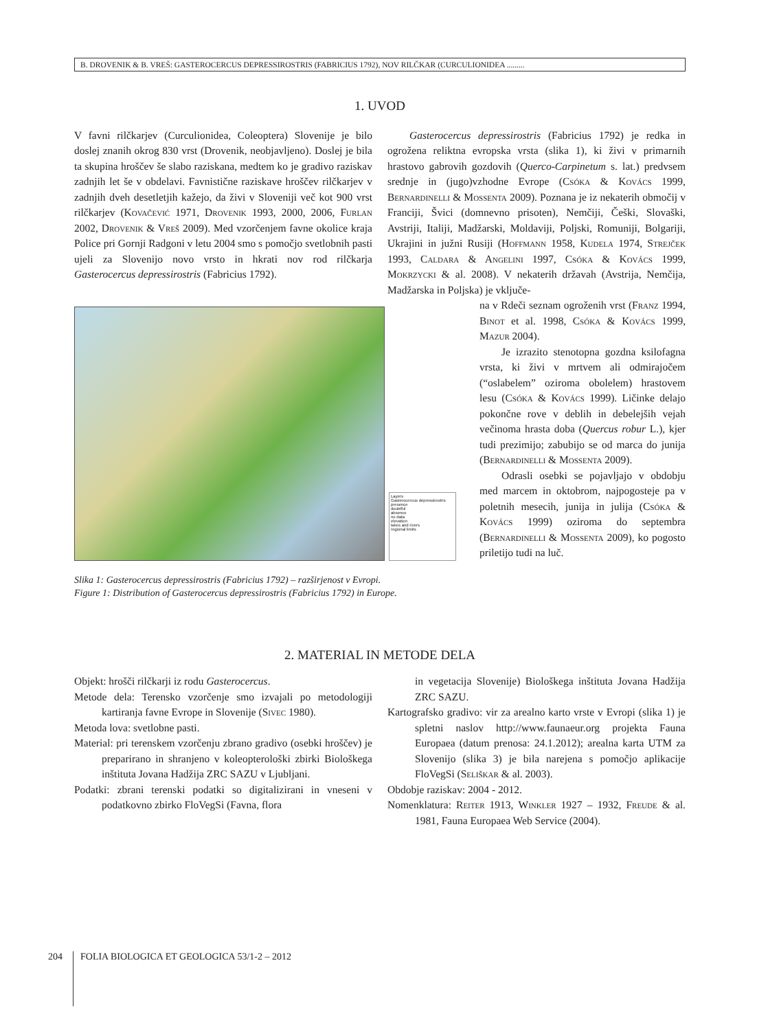B. DROVENIK & B. VREŠ: GASTEROCERCUS DEPRESSIROSTRIS (FABRICIUS 1792), NOV RILČKAR (CURCULIONIDEA .........
1. UVOD
V favni rilčkarjev (Curculionidea, Coleoptera) Slovenije je bilo doslej znanih okrog 830 vrst (Drovenik, neobjavljeno). Doslej je bila ta skupina hroščev še slabo raziskana, medtem ko je gradivo raziskav zadnjih let še v obdelavi. Favnistične raziskave hroščev rilčkarjev v zadnjih dveh desetletjih kažejo, da živi v Sloveniji več kot 900 vrst rilčkarjev (Kovačević 1971, Drovenik 1993, 2000, 2006, Furlan 2002, Drovenik & Vreš 2009). Med vzorčenjem favne okolice kraja Police pri Gornji Radgoni v letu 2004 smo s pomočjo svetlobnih pasti ujeli za Slovenijo novo vrsto in hkrati nov rod rilčkarja Gasterocercus depressirostris (Fabricius 1792).
Layers
Gasterocercus depressirostris
presence
doubtful
absence
no data
elevation
lakes and rivers
regional limits
Slika 1: Gasterocercus depressirostris (Fabricius 1792) – razširjenost v Evropi.
Figure 1: Distribution of Gasterocercus depressirostris (Fabricius 1792) in Europe.
Gasterocercus depressirostris (Fabricius 1792) je redka in ogrožena reliktna evropska vrsta (slika 1), ki živi v primarnih hrastovo gabrovih gozdovih (Querco-Carpinetum s. lat.) predvsem srednje in (jugo)vzhodne Evrope (Csóka & Kovács 1999, Bernardinelli & Mossenta 2009). Poznana je iz nekaterih območij v Franciji, Švici (domnevno prisoten), Nemčiji, Češki, Slovaški, Avstriji, Italiji, Madžarski, Moldaviji, Poljski, Romuniji, Bolgariji, Ukrajini in južni Rusiji (Hoffmann 1958, Kudela 1974, Strejček 1993, Caldara & Angelini 1997, Csóka & Kovács 1999, Mokrzycki & al. 2008). V nekaterih državah (Avstrija, Nemčija, Madžarska in Poljska) je vključe-
na v Rdeči seznam ogroženih vrst (Franz 1994, Binot et al. 1998, Csóka & Kovács 1999, Mazur 2004).
Je izrazito stenotopna gozdna ksilofagna vrsta, ki živi v mrtvem ali odmirajočem (“oslabelem” oziroma obolelem) hrastovem lesu (Csóka & Kovács 1999). Ličinke delajo pokončne rove v deblih in debelejših vejah večinoma hrasta doba (Quercus robur L.), kjer tudi prezimijo; zabubijo se od marca do junija (Bernardinelli & Mossenta 2009).
Odrasli osebki se pojavljajo v obdobju med marcem in oktobrom, najpogosteje pa v poletnih mesecih, junija in julija (Csóka & Kovács 1999) oziroma do septembra (Bernardinelli & Mossenta 2009), ko pogosto priletijo tudi na luč.
2. MATERIAL IN METODE DELA
Objekt: hrošči rilčkarji iz rodu Gasterocercus.
Metode dela: Terensko vzorčenje smo izvajali po metodologiji kartiranja favne Evrope in Slovenije (Sivec 1980).
Metoda lova: svetlobne pasti.
Material: pri terenskem vzorčenju zbrano gradivo (osebki hroščev) je preparirano in shranjeno v koleopterološki zbirki Biološkega inštituta Jovana Hadžija ZRC SAZU v Ljubljani.
Podatki: zbrani terenski podatki so digitalizirani in vneseni v podatkovno zbirko FloVegSi (Favna, flora
in vegetacija Slovenije) Biološkega inštituta Jovana Hadžija ZRC SAZU.
Kartografsko gradivo: vir za arealno karto vrste v Evropi (slika 1) je spletni naslov http://www.faunaeur.org projekta Fauna Europaea (datum prenosa: 24.1.2012); arealna karta UTM za Slovenijo (slika 3) je bila narejena s pomočjo aplikacije FloVegSi (Seliškar & al. 2003).
Obdobje raziskav: 2004 - 2012.
Nomenklatura: Reiter 1913, Winkler 1927 – 1932, Freude & al. 1981, Fauna Europaea Web Service (2004).
204 FOLIA BIOLOGICA ET GEOLOGICA 53/1-2 – 2012